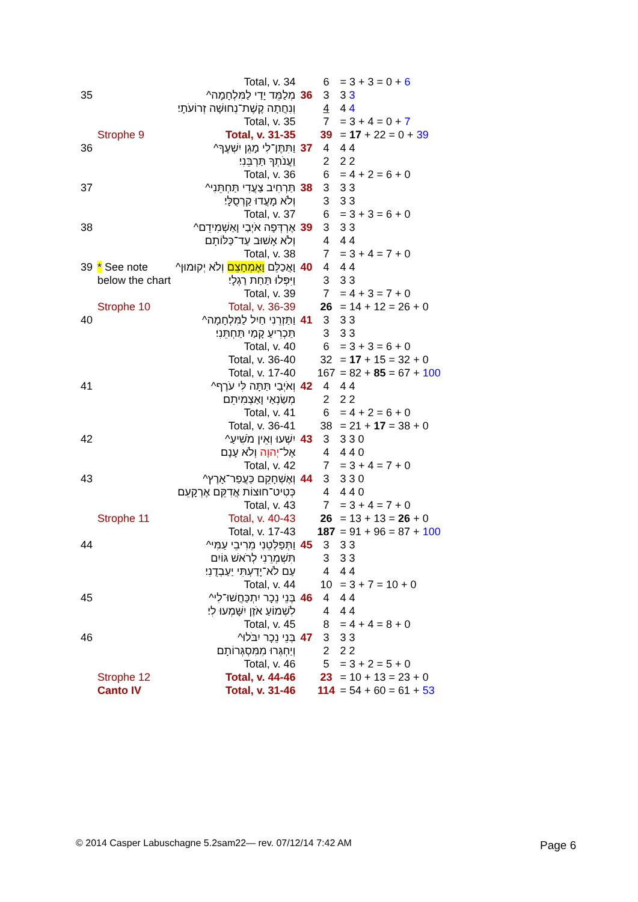| | | Total, v. 34 | | 6 | = 3 + 3 = 0 + 6 |
| 35 | | מְלַמֵּד יָדַי לַמִּלְחָמָה^ | 36 | 3 | 3 3 |
| | | וְנִחֲתָה קֶשֶׁת־נְחוּשָׁה זְרוֹעֹתָי׃ | | 4 | 4 4 |
| | | Total, v. 35 | | 7 | = 3 + 4 = 0 + 7 |
| | Strophe 9 | Total, v. 31-35 | | 39 | = 17 + 22 = 0 + 39 |
| 36 | | וַתִּתֶּן־לִי מָגֵן יִשְׁעֶךָ^ | 37 | 4 | 4 4 |
| | | וַעֲנֹתְךָ תַּרְבֵּנִי׃ | | 2 | 2 2 |
| | | Total, v. 36 | | 6 | = 4 + 2 = 6 + 0 |
| 37 | | תַּרְחִיב צַעֲדִי תַּחְתֵּנִי^ | 38 | 3 | 3 3 |
| | | וְלֹא מָעֲדוּ קַרְסֻלָּי׃ | | 3 | 3 3 |
| | | Total, v. 37 | | 6 | = 3 + 3 = 6 + 0 |
| 38 | | אֶרְדְּפָה אֹיְבַי וָאַשְׁמִידֵם^ | 39 | 3 | 3 3 |
| | | וְלֹא אָשׁוּב עַד־כַּלּוֹתָם׃ | | 4 | 4 4 |
| | | Total, v. 38 | | 7 | = 3 + 4 = 7 + 0 |
| 39 | * See note | וָאֲכַלֵּם וָאֶמְחָצֵם וְלֹא יְקוּמוּן^ | 40 | 4 | 4 4 |
| | below the chart | וַיִּפְּלוּ תַּחַת רַגְלָי׃ | | 3 | 3 3 |
| | | Total, v. 39 | | 7 | = 4 + 3 = 7 + 0 |
| | Strophe 10 | Total, v. 36-39 | | 26 | = 14 + 12 = 26 + 0 |
| 40 | | וַתַּזְרֵנִי חַיִל לַמִּלְחָמָה^ | 41 | 3 | 3 3 |
| | | תַּכְרִיעַ קָמַי תַּחְתֵּנִי׃ | | 3 | 3 3 |
| | | Total, v. 40 | | 6 | = 3 + 3 = 6 + 0 |
| | | Total, v. 36-40 | | 32 | = 17 + 15 = 32 + 0 |
| | | Total, v. 17-40 | | 167 | = 82 + 85 = 67 + 100 |
| 41 | | וְאֹיְבַי תַּתָּה לִּי עֹרֶף^ | 42 | 4 | 4 4 |
| | | מְשַׂנְאַי וָאַצְמִיתֵם׃ | | 2 | 2 2 |
| | | Total, v. 41 | | 6 | = 4 + 2 = 6 + 0 |
| | | Total, v. 36-41 | | 38 | = 21 + 17 = 38 + 0 |
| 42 | | יִשְׁעוּ וְאֵין מֹשִׁיעַ^ | 43 | 3 | 3 3 0 |
| | | אֶל־ יְהוָה וְלֹא עָנָם׃ | | 4 | 4 4 0 |
| | | Total, v. 42 | | 7 | = 3 + 4 = 7 + 0 |
| 43 | | וְאֶשְׁחָקֵם כַּעֲפַר־אָרֶץ^ | 44 | 3 | 3 3 0 |
| | | כְּטִיט־חוּצוֹת אֲדִקֵּם אֶרְקָעֵם׃ | | 4 | 4 4 0 |
| | | Total, v. 43 | | 7 | = 3 + 4 = 7 + 0 |
| | Strophe 11 | Total, v. 40-43 | | 26 | = 13 + 13 = 26 + 0 |
| | | Total, v. 17-43 | | 187 | = 91 + 96 = 87 + 100 |
| 44 | | וַתְּפַלְּטֵנִי מֵרִיבֵי עַמִּי^ | 45 | 3 | 3 3 |
| | | תִּשְׁמְרֵנִי לְרֹאשׁ גּוֹיִם | | 3 | 3 3 |
| | | עַם לֹא־יָדַעְתִּי יַעַבְדֻנִי׃ | | 4 | 4 4 |
| | | Total, v. 44 | | 10 | = 3 + 7 = 10 + 0 |
| 45 | | בְּנֵי נֵכָר יִתְכַּחֲשׁוּ־לִי^ | 46 | 4 | 4 4 |
| | | לִשְׁמוֹעַ אֹזֶן יִשָּׁמְעוּ לִי׃ | | 4 | 4 4 |
| | | Total, v. 45 | | 8 | = 4 + 4 = 8 + 0 |
| 46 | | בְּנֵי נֵכָר יִבֹּלוּ^ | 47 | 3 | 3 3 |
| | | וְיַחְגְּרוּ מִמִּסְגְּרוֹתָם׃ | | 2 | 2 2 |
| | | Total, v. 46 | | 5 | = 3 + 2 = 5 + 0 |
| | Strophe 12 | Total, v. 44-46 | | 23 | = 10 + 13 = 23 + 0 |
| | Canto IV | Total, v. 31-46 | | 114 | = 54 + 60 = 61 + 53 |
© 2014 Casper Labuschagne 5.2sam22— rev. 07/12/14 7:42 AM
Page 6